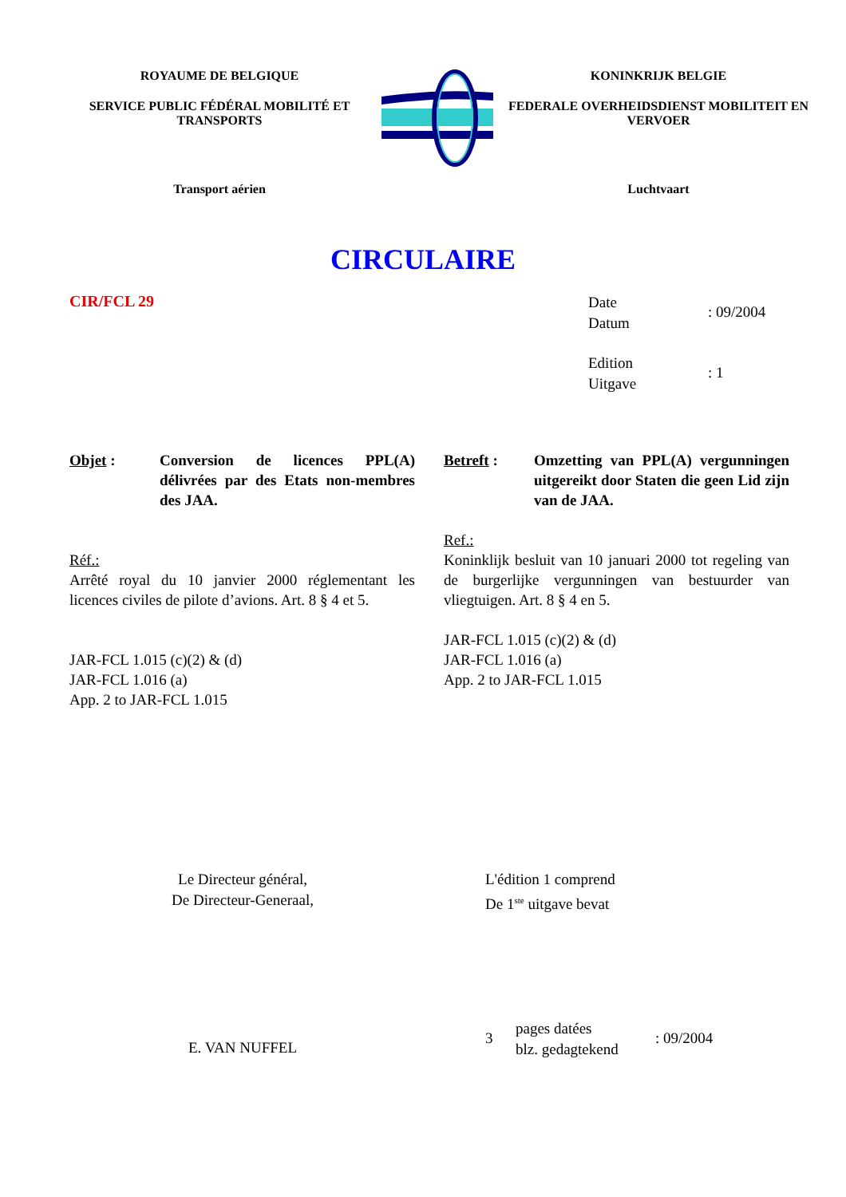ROYAUME DE BELGIQUE
SERVICE PUBLIC FÉDÉRAL MOBILITÉ ET TRANSPORTS
Transport aérien
KONINKRIJK BELGIE
FEDERALE OVERHEIDSDIENST MOBILITEIT EN VERVOER
Luchtvaart
CIRCULAIRE
CIR/FCL 29
Date
Datum
: 09/2004
Edition
Uitgave
: 1
Objet : Conversion de licences PPL(A) délivrées par des Etats non-membres des JAA.
Réf.:
Arrêté royal du 10 janvier 2000 réglementant les licences civiles de pilote d’avions. Art. 8 § 4 et 5.
JAR-FCL 1.015 (c)(2) & (d)
JAR-FCL 1.016 (a)
App. 2 to JAR-FCL 1.015
Betreft : Omzetting van PPL(A) vergunningen uitgereikt door Staten die geen Lid zijn van de JAA.
Ref.:
Koninklijk besluit van 10 januari 2000 tot regeling van de burgerlijke vergunningen van bestuurder van vliegtuigen. Art. 8 § 4 en 5.
JAR-FCL 1.015 (c)(2) & (d)
JAR-FCL 1.016 (a)
App. 2 to JAR-FCL 1.015
Le Directeur général,
De Directeur-Generaal,
L'édition 1 comprend
De 1<sup>ste</sup> uitgave bevat
E. VAN NUFFEL
3
pages datées
blz. gedagtekend
: 09/2004